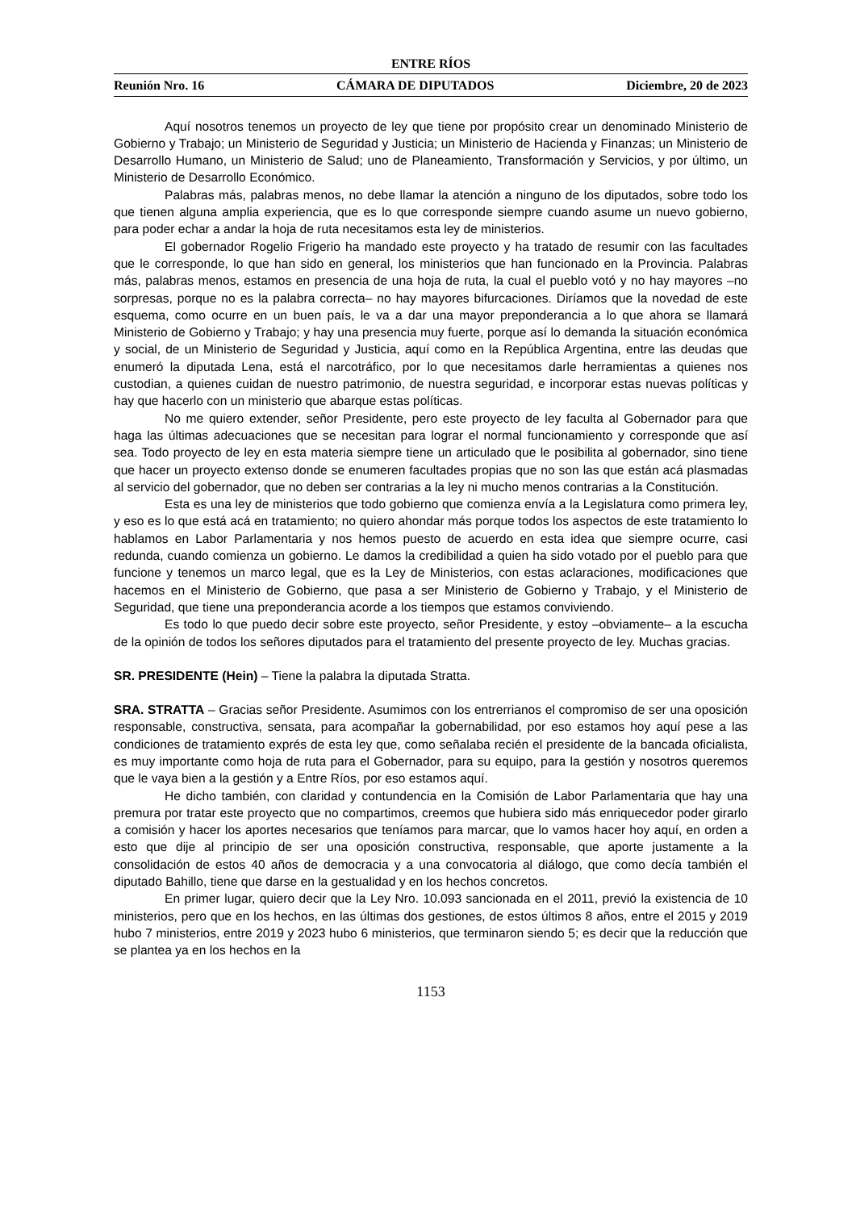ENTRE RÍOS
Reunión Nro. 16 CÁMARA DE DIPUTADOS Diciembre, 20 de 2023
Aquí nosotros tenemos un proyecto de ley que tiene por propósito crear un denominado Ministerio de Gobierno y Trabajo; un Ministerio de Seguridad y Justicia; un Ministerio de Hacienda y Finanzas; un Ministerio de Desarrollo Humano, un Ministerio de Salud; uno de Planeamiento, Transformación y Servicios, y por último, un Ministerio de Desarrollo Económico.
Palabras más, palabras menos, no debe llamar la atención a ninguno de los diputados, sobre todo los que tienen alguna amplia experiencia, que es lo que corresponde siempre cuando asume un nuevo gobierno, para poder echar a andar la hoja de ruta necesitamos esta ley de ministerios.
El gobernador Rogelio Frigerio ha mandado este proyecto y ha tratado de resumir con las facultades que le corresponde, lo que han sido en general, los ministerios que han funcionado en la Provincia. Palabras más, palabras menos, estamos en presencia de una hoja de ruta, la cual el pueblo votó y no hay mayores –no sorpresas, porque no es la palabra correcta– no hay mayores bifurcaciones. Diríamos que la novedad de este esquema, como ocurre en un buen país, le va a dar una mayor preponderancia a lo que ahora se llamará Ministerio de Gobierno y Trabajo; y hay una presencia muy fuerte, porque así lo demanda la situación económica y social, de un Ministerio de Seguridad y Justicia, aquí como en la República Argentina, entre las deudas que enumeró la diputada Lena, está el narcotráfico, por lo que necesitamos darle herramientas a quienes nos custodian, a quienes cuidan de nuestro patrimonio, de nuestra seguridad, e incorporar estas nuevas políticas y hay que hacerlo con un ministerio que abarque estas políticas.
No me quiero extender, señor Presidente, pero este proyecto de ley faculta al Gobernador para que haga las últimas adecuaciones que se necesitan para lograr el normal funcionamiento y corresponde que así sea. Todo proyecto de ley en esta materia siempre tiene un articulado que le posibilita al gobernador, sino tiene que hacer un proyecto extenso donde se enumeren facultades propias que no son las que están acá plasmadas al servicio del gobernador, que no deben ser contrarias a la ley ni mucho menos contrarias a la Constitución.
Esta es una ley de ministerios que todo gobierno que comienza envía a la Legislatura como primera ley, y eso es lo que está acá en tratamiento; no quiero ahondar más porque todos los aspectos de este tratamiento lo hablamos en Labor Parlamentaria y nos hemos puesto de acuerdo en esta idea que siempre ocurre, casi redunda, cuando comienza un gobierno. Le damos la credibilidad a quien ha sido votado por el pueblo para que funcione y tenemos un marco legal, que es la Ley de Ministerios, con estas aclaraciones, modificaciones que hacemos en el Ministerio de Gobierno, que pasa a ser Ministerio de Gobierno y Trabajo, y el Ministerio de Seguridad, que tiene una preponderancia acorde a los tiempos que estamos conviviendo.
Es todo lo que puedo decir sobre este proyecto, señor Presidente, y estoy –obviamente– a la escucha de la opinión de todos los señores diputados para el tratamiento del presente proyecto de ley. Muchas gracias.
SR. PRESIDENTE (Hein) – Tiene la palabra la diputada Stratta.
SRA. STRATTA – Gracias señor Presidente. Asumimos con los entrerrianos el compromiso de ser una oposición responsable, constructiva, sensata, para acompañar la gobernabilidad, por eso estamos hoy aquí pese a las condiciones de tratamiento exprés de esta ley que, como señalaba recién el presidente de la bancada oficialista, es muy importante como hoja de ruta para el Gobernador, para su equipo, para la gestión y nosotros queremos que le vaya bien a la gestión y a Entre Ríos, por eso estamos aquí.
He dicho también, con claridad y contundencia en la Comisión de Labor Parlamentaria que hay una premura por tratar este proyecto que no compartimos, creemos que hubiera sido más enriquecedor poder girarlo a comisión y hacer los aportes necesarios que teníamos para marcar, que lo vamos hacer hoy aquí, en orden a esto que dije al principio de ser una oposición constructiva, responsable, que aporte justamente a la consolidación de estos 40 años de democracia y a una convocatoria al diálogo, que como decía también el diputado Bahillo, tiene que darse en la gestualidad y en los hechos concretos.
En primer lugar, quiero decir que la Ley Nro. 10.093 sancionada en el 2011, previó la existencia de 10 ministerios, pero que en los hechos, en las últimas dos gestiones, de estos últimos 8 años, entre el 2015 y 2019 hubo 7 ministerios, entre 2019 y 2023 hubo 6 ministerios, que terminaron siendo 5; es decir que la reducción que se plantea ya en los hechos en la
1153